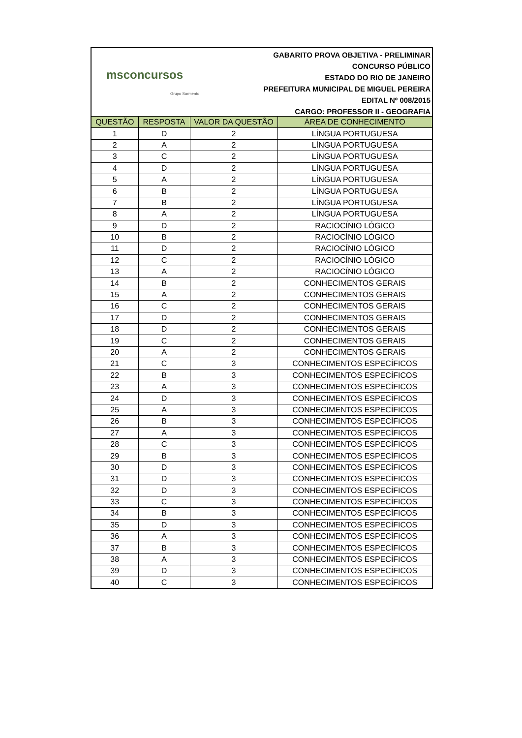msconcursos
Grupo Sarmento
GABARITO PROVA OBJETIVA - PRELIMINAR
CONCURSO PÚBLICO
ESTADO DO RIO DE JANEIRO
PREFEITURA MUNICIPAL DE MIGUEL PEREIRA
EDITAL Nº 008/2015
CARGO: PROFESSOR II - GEOGRAFIA
| QUESTÃO | RESPOSTA | VALOR DA QUESTÃO | ÁREA DE CONHECIMENTO |
| --- | --- | --- | --- |
| 1 | D | 2 | LÍNGUA PORTUGUESA |
| 2 | A | 2 | LÍNGUA PORTUGUESA |
| 3 | C | 2 | LÍNGUA PORTUGUESA |
| 4 | D | 2 | LÍNGUA PORTUGUESA |
| 5 | A | 2 | LÍNGUA PORTUGUESA |
| 6 | B | 2 | LÍNGUA PORTUGUESA |
| 7 | B | 2 | LÍNGUA PORTUGUESA |
| 8 | A | 2 | LÍNGUA PORTUGUESA |
| 9 | D | 2 | RACIOCÍNIO LÓGICO |
| 10 | B | 2 | RACIOCÍNIO LÓGICO |
| 11 | D | 2 | RACIOCÍNIO LÓGICO |
| 12 | C | 2 | RACIOCÍNIO LÓGICO |
| 13 | A | 2 | RACIOCÍNIO LÓGICO |
| 14 | B | 2 | CONHECIMENTOS GERAIS |
| 15 | A | 2 | CONHECIMENTOS GERAIS |
| 16 | C | 2 | CONHECIMENTOS GERAIS |
| 17 | D | 2 | CONHECIMENTOS GERAIS |
| 18 | D | 2 | CONHECIMENTOS GERAIS |
| 19 | C | 2 | CONHECIMENTOS GERAIS |
| 20 | A | 2 | CONHECIMENTOS GERAIS |
| 21 | C | 3 | CONHECIMENTOS ESPECÍFICOS |
| 22 | B | 3 | CONHECIMENTOS ESPECÍFICOS |
| 23 | A | 3 | CONHECIMENTOS ESPECÍFICOS |
| 24 | D | 3 | CONHECIMENTOS ESPECÍFICOS |
| 25 | A | 3 | CONHECIMENTOS ESPECÍFICOS |
| 26 | B | 3 | CONHECIMENTOS ESPECÍFICOS |
| 27 | A | 3 | CONHECIMENTOS ESPECÍFICOS |
| 28 | C | 3 | CONHECIMENTOS ESPECÍFICOS |
| 29 | B | 3 | CONHECIMENTOS ESPECÍFICOS |
| 30 | D | 3 | CONHECIMENTOS ESPECÍFICOS |
| 31 | D | 3 | CONHECIMENTOS ESPECÍFICOS |
| 32 | D | 3 | CONHECIMENTOS ESPECÍFICOS |
| 33 | C | 3 | CONHECIMENTOS ESPECÍFICOS |
| 34 | B | 3 | CONHECIMENTOS ESPECÍFICOS |
| 35 | D | 3 | CONHECIMENTOS ESPECÍFICOS |
| 36 | A | 3 | CONHECIMENTOS ESPECÍFICOS |
| 37 | B | 3 | CONHECIMENTOS ESPECÍFICOS |
| 38 | A | 3 | CONHECIMENTOS ESPECÍFICOS |
| 39 | D | 3 | CONHECIMENTOS ESPECÍFICOS |
| 40 | C | 3 | CONHECIMENTOS ESPECÍFICOS |